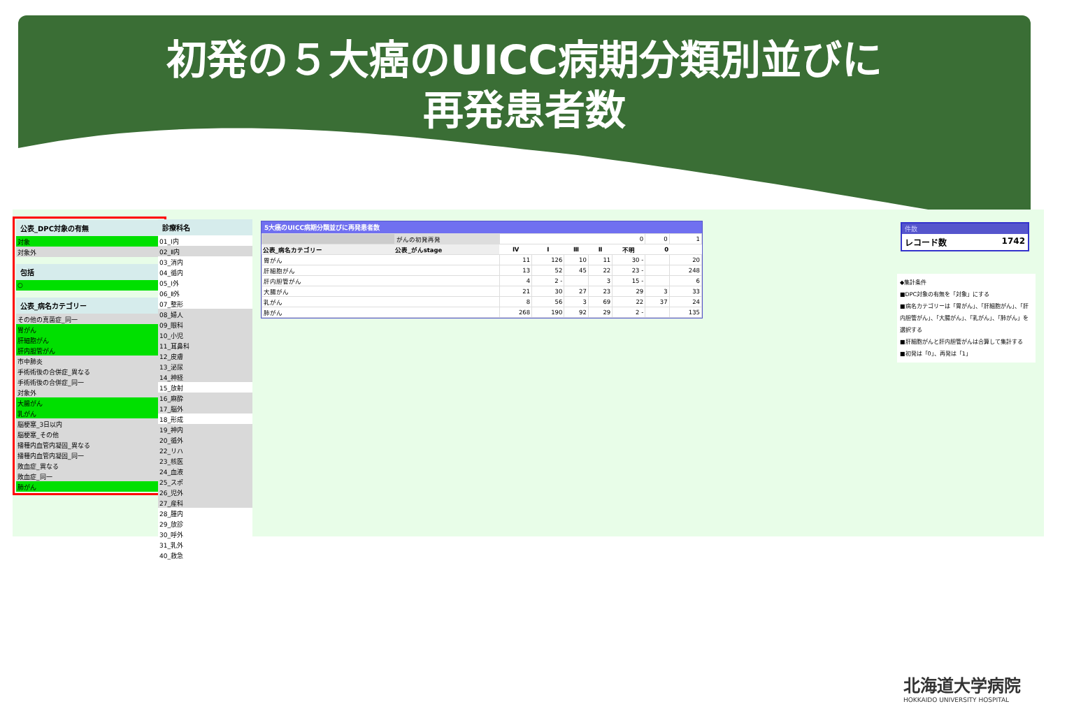初発の５大癌のUICC病期分類別並びに
再発患者数
公表_DPC対象の有無
対象
対象外
包括
○
公表_病名カテゴリー
その他の真菌症_同一
胃がん
肝細胞がん
肝内胆管がん
市中肺炎
手術術後の合併症_異なる
手術術後の合併症_同一
対象外
大腸がん
乳がん
脳梗塞_3日以内
脳梗塞_その他
播種内血管内凝固_異なる
播種内血管内凝固_同一
敗血症_異なる
敗血症_同一
肺がん
診療科名
01_Ⅰ内
02_Ⅱ内
03_消内
04_循内
05_Ⅰ外
06_Ⅱ外
07_整形
08_婦人
09_眼科
10_小児
11_耳鼻科
12_皮膚
13_泌尿
14_神経
15_放射
16_麻酔
17_脳外
18_形成
19_神内
20_循外
22_リハ
23_核医
24_血液
25_スポ
26_児外
27_産科
28_腫内
29_放診
30_呼外
31_乳外
40_救急
5大癌のUICC病期分類並びに再発患者数
| | がんの初発再発 | 0 | | | | | 0 | 1 |
| 公表_病名カテゴリー | 公表_がんstage | Ⅳ | Ⅰ | Ⅲ | Ⅱ | 不明 | 0 | |
| 胃がん | | 11 | 126 | 10 | 11 | 30 - | | 20 |
| 肝細胞がん | | 13 | 52 | 45 | 22 | 23 - | | 248 |
| 肝内胆管がん | | 4 | 2 - | | 3 | 15 - | | 6 |
| 大腸がん | | 21 | 30 | 27 | 23 | 29 | 3 | 33 |
| 乳がん | | 8 | 56 | 3 | 69 | 22 | 37 | 24 |
| 肺がん | | 268 | 190 | 92 | 29 | 2 - | | 135 |
件数
レコード数 1742
◆集計条件
■DPC対象の有無を「対象」にする
■病名カテゴリーは「胃がん」、「肝細胞がん」、「肝内胆管がん」、「大腸がん」、「乳がん」、「肺がん」を選択する
■肝細胞がんと肝内胆管がんは合算して集計する
■初発は「0」、再発は「1」
北海道大学病院
HOKKAIDO UNIVERSITY HOSPITAL